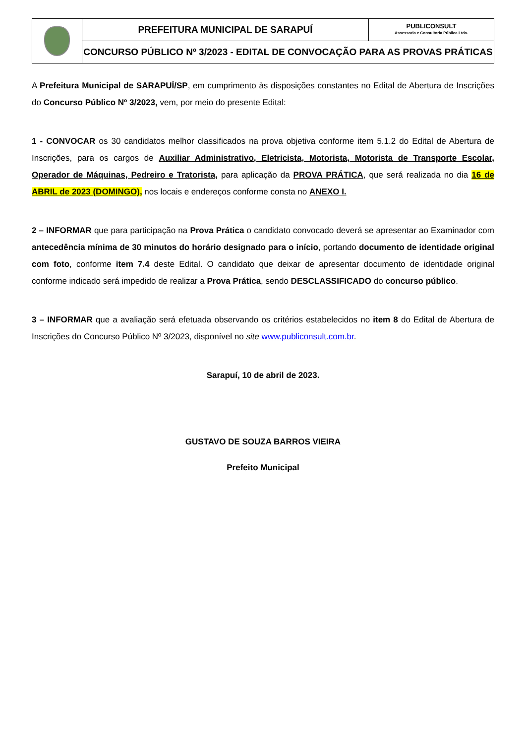| | PREFEITURA MUNICIPAL DE SARAPUÍ | PUBLICONSULT Assessoria e Consultoria Pública Ltda. |
| | CONCURSO PÚBLICO Nº 3/2023 - EDITAL DE CONVOCAÇÃO PARA AS PROVAS PRÁTICAS | |
A Prefeitura Municipal de SARAPUÍ/SP, em cumprimento às disposições constantes no Edital de Abertura de Inscrições do Concurso Público Nº 3/2023, vem, por meio do presente Edital:
1 - CONVOCAR os 30 candidatos melhor classificados na prova objetiva conforme item 5.1.2 do Edital de Abertura de Inscrições, para os cargos de Auxiliar Administrativo, Eletricista, Motorista, Motorista de Transporte Escolar, Operador de Máquinas, Pedreiro e Tratorista, para aplicação da PROVA PRÁTICA, que será realizada no dia 16 de ABRIL de 2023 (DOMINGO), nos locais e endereços conforme consta no ANEXO I.
2 – INFORMAR que para participação na Prova Prática o candidato convocado deverá se apresentar ao Examinador com antecedência mínima de 30 minutos do horário designado para o início, portando documento de identidade original com foto, conforme item 7.4 deste Edital. O candidato que deixar de apresentar documento de identidade original conforme indicado será impedido de realizar a Prova Prática, sendo DESCLASSIFICADO do concurso público.
3 – INFORMAR que a avaliação será efetuada observando os critérios estabelecidos no item 8 do Edital de Abertura de Inscrições do Concurso Público Nº 3/2023, disponível no site www.publiconsult.com.br.
Sarapuí, 10 de abril de 2023.
GUSTAVO DE SOUZA BARROS VIEIRA
Prefeito Municipal